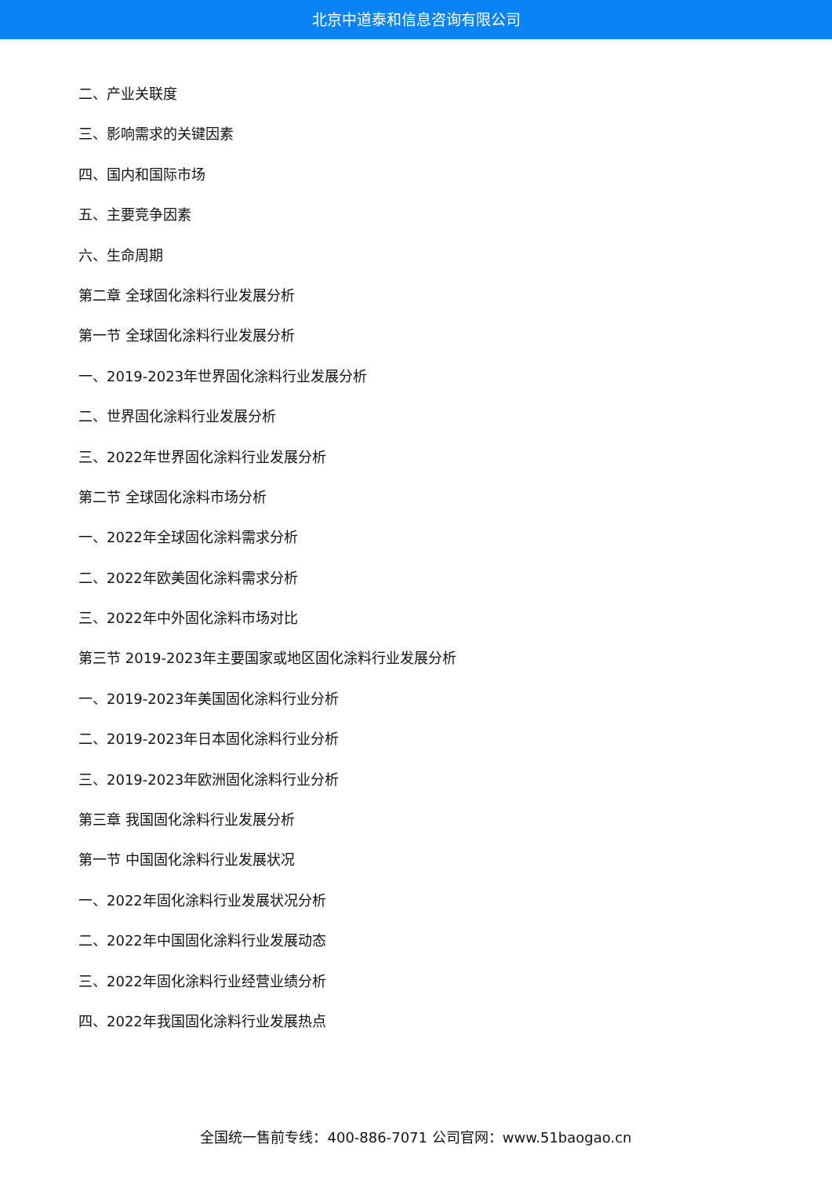北京中道泰和信息咨询有限公司
二、产业关联度
三、影响需求的关键因素
四、国内和国际市场
五、主要竞争因素
六、生命周期
第二章 全球固化涂料行业发展分析
第一节 全球固化涂料行业发展分析
一、2019-2023年世界固化涂料行业发展分析
二、世界固化涂料行业发展分析
三、2022年世界固化涂料行业发展分析
第二节 全球固化涂料市场分析
一、2022年全球固化涂料需求分析
二、2022年欧美固化涂料需求分析
三、2022年中外固化涂料市场对比
第三节 2019-2023年主要国家或地区固化涂料行业发展分析
一、2019-2023年美国固化涂料行业分析
二、2019-2023年日本固化涂料行业分析
三、2019-2023年欧洲固化涂料行业分析
第三章 我国固化涂料行业发展分析
第一节 中国固化涂料行业发展状况
一、2022年固化涂料行业发展状况分析
二、2022年中国固化涂料行业发展动态
三、2022年固化涂料行业经营业绩分析
四、2022年我国固化涂料行业发展热点
全国统一售前专线：400-886-7071 公司官网：www.51baogao.cn